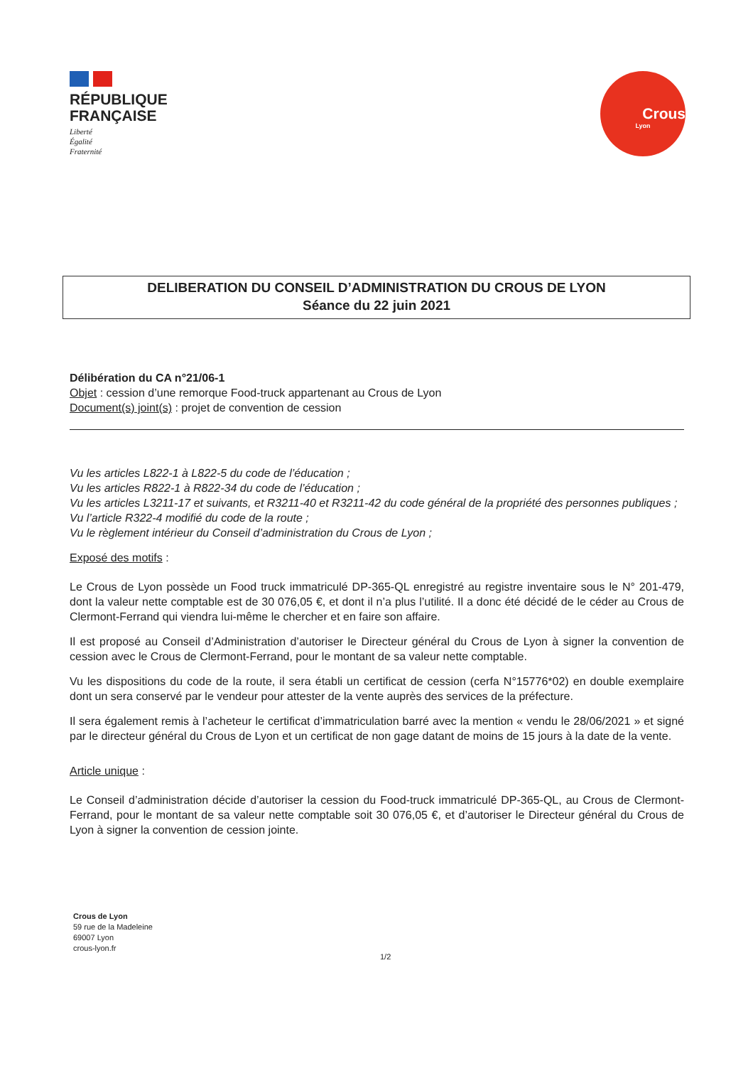RÉPUBLIQUE
FRANÇAISE
Liberté
Égalité
Fraternité
Crous
Lyon
DELIBERATION DU CONSEIL D’ADMINISTRATION DU CROUS DE LYON
Séance du 22 juin 2021
Délibération du CA n°21/06-1
Objet : cession d’une remorque Food-truck appartenant au Crous de Lyon
Document(s) joint(s) : projet de convention de cession
Vu les articles L822-1 à L822-5 du code de l’éducation ;
Vu les articles R822-1 à R822-34 du code de l’éducation ;
Vu les articles L3211-17 et suivants, et R3211-40 et R3211-42 du code général de la propriété des personnes publiques ;
Vu l’article R322-4 modifié du code de la route ;
Vu le règlement intérieur du Conseil d’administration du Crous de Lyon ;
Exposé des motifs :
Le Crous de Lyon possède un Food truck immatriculé DP-365-QL enregistré au registre inventaire sous le N° 201-479, dont la valeur nette comptable est de 30 076,05 €, et dont il n’a plus l’utilité. Il a donc été décidé de le céder au Crous de Clermont-Ferrand qui viendra lui-même le chercher et en faire son affaire.
Il est proposé au Conseil d’Administration d’autoriser le Directeur général du Crous de Lyon à signer la convention de cession avec le Crous de Clermont-Ferrand, pour le montant de sa valeur nette comptable.
Vu les dispositions du code de la route, il sera établi un certificat de cession (cerfa N°15776*02) en double exemplaire dont un sera conservé par le vendeur pour attester de la vente auprès des services de la préfecture.
Il sera également remis à l’acheteur le certificat d’immatriculation barré avec la mention « vendu le 28/06/2021 » et signé par le directeur général du Crous de Lyon et un certificat de non gage datant de moins de 15 jours à la date de la vente.
Article unique :
Le Conseil d’administration décide d’autoriser la cession du Food-truck immatriculé DP-365-QL, au Crous de Clermont-Ferrand, pour le montant de sa valeur nette comptable soit 30 076,05 €, et d’autoriser le Directeur général du Crous de Lyon à signer la convention de cession jointe.
Crous de Lyon
59 rue de la Madeleine
69007 Lyon
crous-lyon.fr
1/2